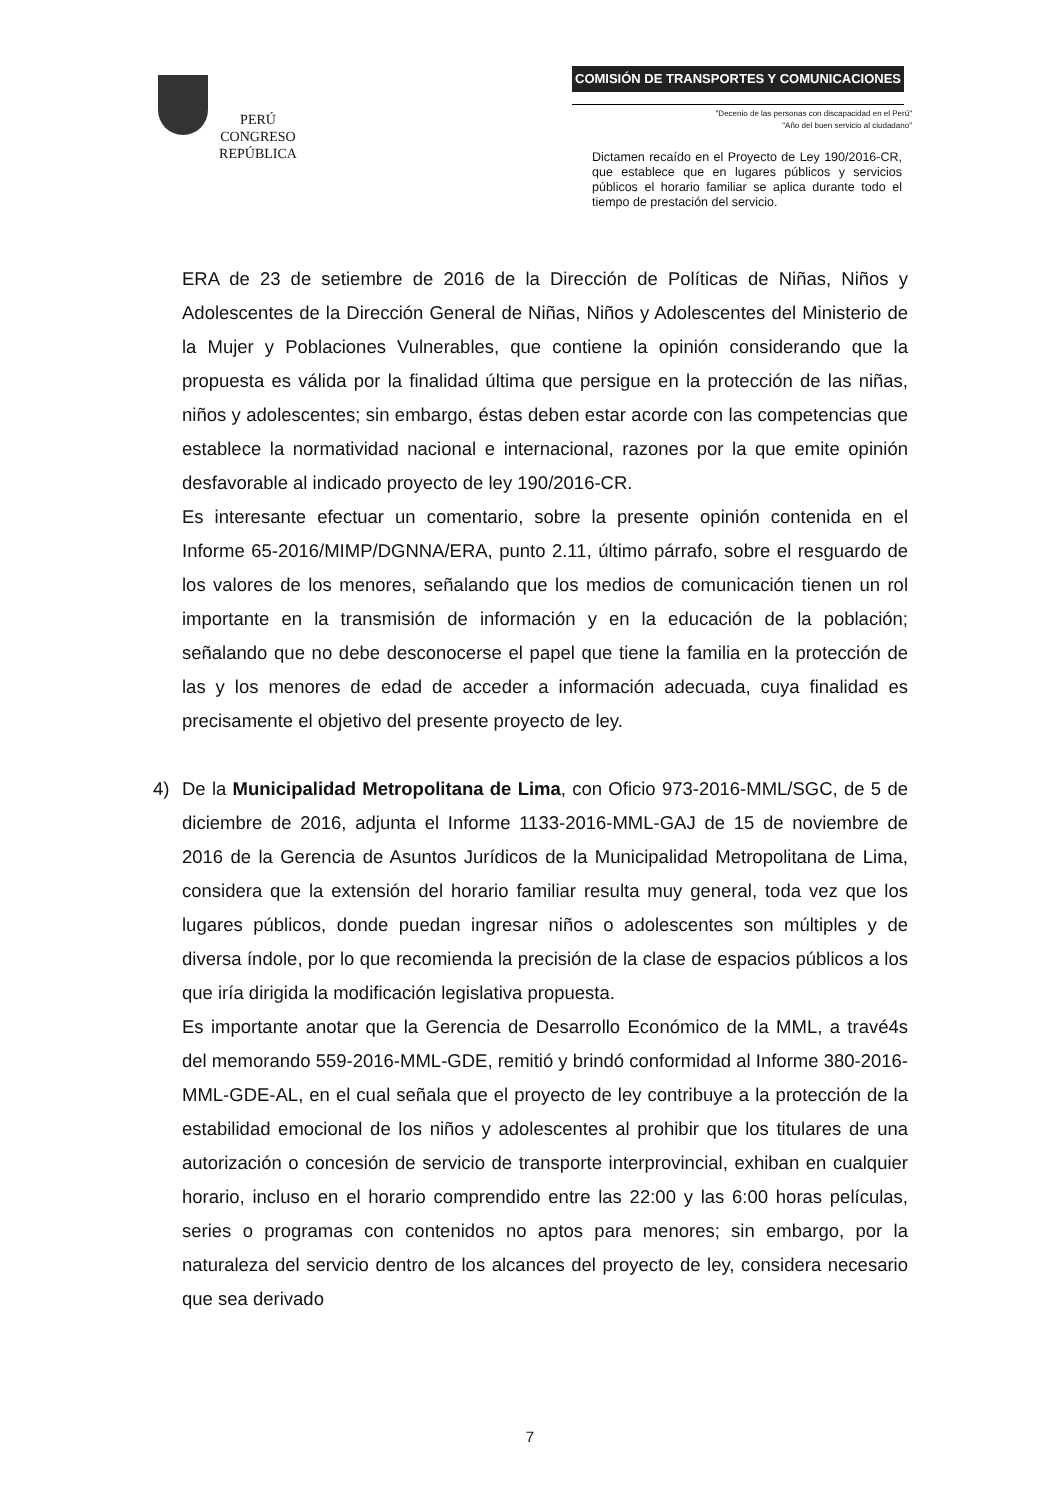PERÚ
CONGRESO
REPÚBLICA
COMISIÓN DE TRANSPORTES Y COMUNICACIONES
"Decenio de las personas con discapacidad en el Perú"
"Año del buen servicio al ciudadano"
Dictamen recaído en el Proyecto de Ley 190/2016-CR, que establece que en lugares públicos y servicios públicos el horario familiar se aplica durante todo el tiempo de prestación del servicio.
ERA de 23 de setiembre de 2016 de la Dirección de Políticas de Niñas, Niños y Adolescentes de la Dirección General de Niñas, Niños y Adolescentes del Ministerio de la Mujer y Poblaciones Vulnerables, que contiene la opinión considerando que la propuesta es válida por la finalidad última que persigue en la protección de las niñas, niños y adolescentes; sin embargo, éstas deben estar acorde con las competencias que establece la normatividad nacional e internacional, razones por la que emite opinión desfavorable al indicado proyecto de ley 190/2016-CR.
Es interesante efectuar un comentario, sobre la presente opinión contenida en el Informe 65-2016/MIMP/DGNNA/ERA, punto 2.11, último párrafo, sobre el resguardo de los valores de los menores, señalando que los medios de comunicación tienen un rol importante en la transmisión de información y en la educación de la población; señalando que no debe desconocerse el papel que tiene la familia en la protección de las y los menores de edad de acceder a información adecuada, cuya finalidad es precisamente el objetivo del presente proyecto de ley.
4) De la Municipalidad Metropolitana de Lima, con Oficio 973-2016-MML/SGC, de 5 de diciembre de 2016, adjunta el Informe 1133-2016-MML-GAJ de 15 de noviembre de 2016 de la Gerencia de Asuntos Jurídicos de la Municipalidad Metropolitana de Lima, considera que la extensión del horario familiar resulta muy general, toda vez que los lugares públicos, donde puedan ingresar niños o adolescentes son múltiples y de diversa índole, por lo que recomienda la precisión de la clase de espacios públicos a los que iría dirigida la modificación legislativa propuesta.
Es importante anotar que la Gerencia de Desarrollo Económico de la MML, a travé4s del memorando 559-2016-MML-GDE, remitió y brindó conformidad al Informe 380-2016-MML-GDE-AL, en el cual señala que el proyecto de ley contribuye a la protección de la estabilidad emocional de los niños y adolescentes al prohibir que los titulares de una autorización o concesión de servicio de transporte interprovincial, exhiban en cualquier horario, incluso en el horario comprendido entre las 22:00 y las 6:00 horas películas, series o programas con contenidos no aptos para menores; sin embargo, por la naturaleza del servicio dentro de los alcances del proyecto de ley, considera necesario que sea derivado
7